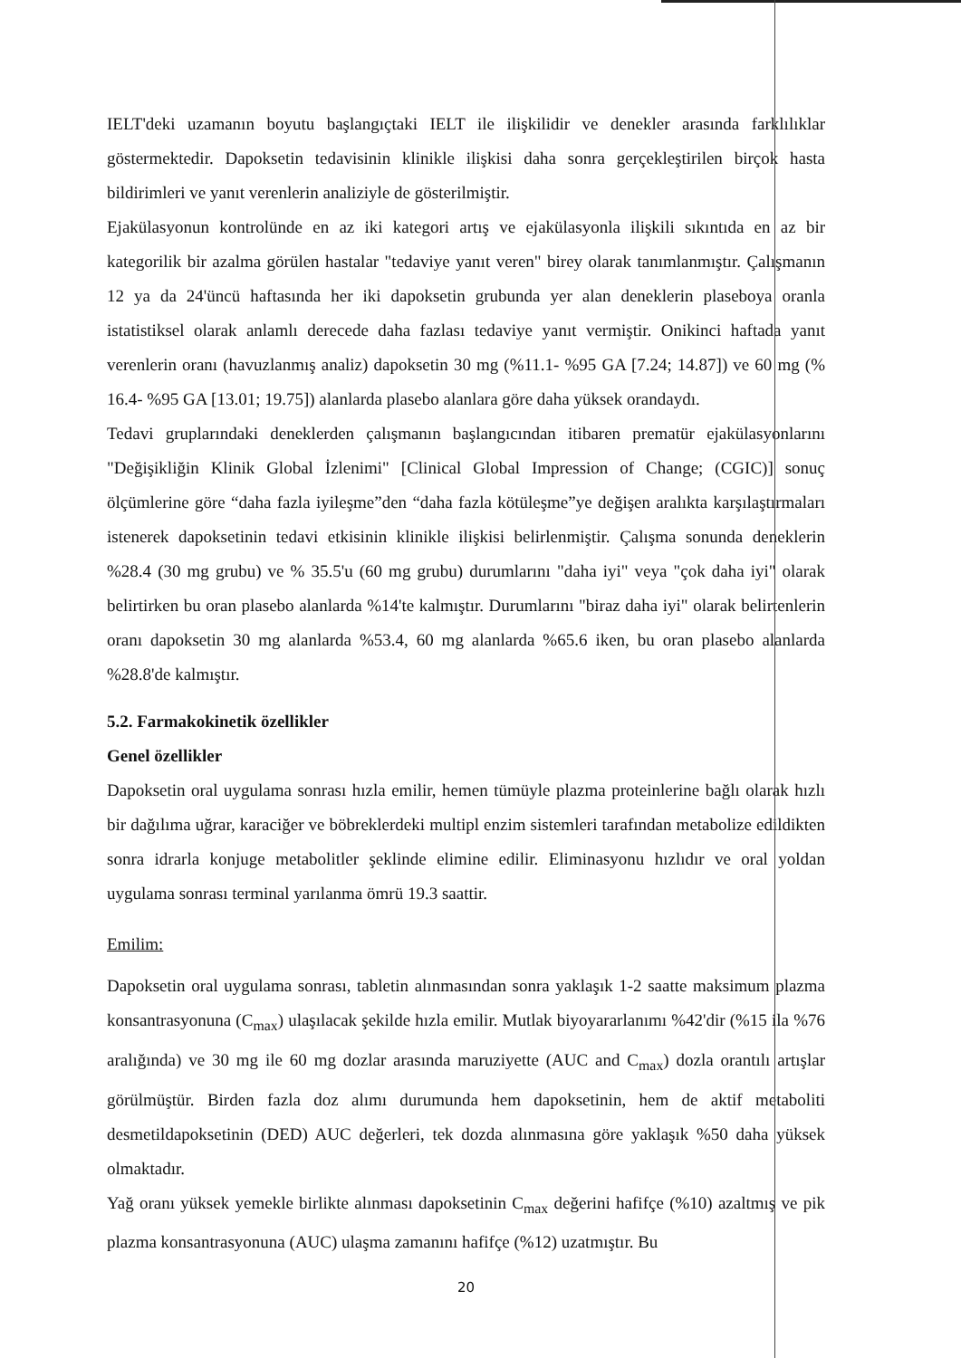IELT'deki uzamanın boyutu başlangıçtaki IELT ile ilişkilidir ve denekler arasında farklılıklar göstermektedir. Dapoksetin tedavisinin klinikle ilişkisi daha sonra gerçekleştirilen birçok hasta bildirimleri ve yanıt verenlerin analiziyle de gösterilmiştir.
Ejakülasyonun kontrolünde en az iki kategori artış ve ejakülasyonla ilişkili sıkıntıda en az bir kategorilik bir azalma görülen hastalar "tedaviye yanıt veren" birey olarak tanımlanmıştır. Çalışmanın 12 ya da 24'üncü haftasında her iki dapoksetin grubunda yer alan deneklerin plaseboya oranla istatistiksel olarak anlamlı derecede daha fazlası tedaviye yanıt vermiştir. Onikinci haftada yanıt verenlerin oranı (havuzlanmış analiz) dapoksetin 30 mg (%11.1- %95 GA [7.24; 14.87]) ve 60 mg (% 16.4- %95 GA [13.01; 19.75]) alanlarda plasebo alanlara göre daha yüksek orandaydı.
Tedavi gruplarındaki deneklerden çalışmanın başlangıcından itibaren prematür ejakülasyonlarını "Değişikliğin Klinik Global İzlenimi" [Clinical Global Impression of Change; (CGIC)] sonuç ölçümlerine göre “daha fazla iyileşme”den “daha fazla kötüleşme”ye değişen aralıkta karşılaştırmaları istenerek dapoksetinin tedavi etkisinin klinikle ilişkisi belirlenmiştir. Çalışma sonunda deneklerin %28.4 (30 mg grubu) ve % 35.5'u (60 mg grubu) durumlarını "daha iyi" veya "çok daha iyi" olarak belirtirken bu oran plasebo alanlarda %14'te kalmıştır. Durumlarını "biraz daha iyi" olarak belirtenlerin oranı dapoksetin 30 mg alanlarda %53.4, 60 mg alanlarda %65.6 iken, bu oran plasebo alanlarda %28.8'de kalmıştır.
5.2. Farmakokinetik özellikler
Genel özellikler
Dapoksetin oral uygulama sonrası hızla emilir, hemen tümüyle plazma proteinlerine bağlı olarak hızlı bir dağılıma uğrar, karaciğer ve böbreklerdeki multipl enzim sistemleri tarafından metabolize edildikten sonra idrarla konjuge metabolitler şeklinde elimine edilir. Eliminasyonu hızlıdır ve oral yoldan uygulama sonrası terminal yarılanma ömrü 19.3 saattir.
Emilim:
Dapoksetin oral uygulama sonrası, tabletin alınmasından sonra yaklaşık 1-2 saatte maksimum plazma konsantrasyonuna (C<sub>max</sub>) ulaşılacak şekilde hızla emilir. Mutlak biyoyararlanımı %42'dir (%15 ila %76 aralığında) ve 30 mg ile 60 mg dozlar arasında maruziyette (AUC and C<sub>max</sub>) dozla orantılı artışlar görülmüştür. Birden fazla doz alımı durumunda hem dapoksetinin, hem de aktif metaboliti desmetildapoksetinin (DED) AUC değerleri, tek dozda alınmasına göre yaklaşık %50 daha yüksek olmaktadır.
Yağ oranı yüksek yemekle birlikte alınması dapoksetinin C<sub>max</sub> değerini hafifçe (%10) azaltmış ve pik plazma konsantrasyonuna (AUC) ulaşma zamanını hafifçe (%12) uzatmıştır. Bu
20